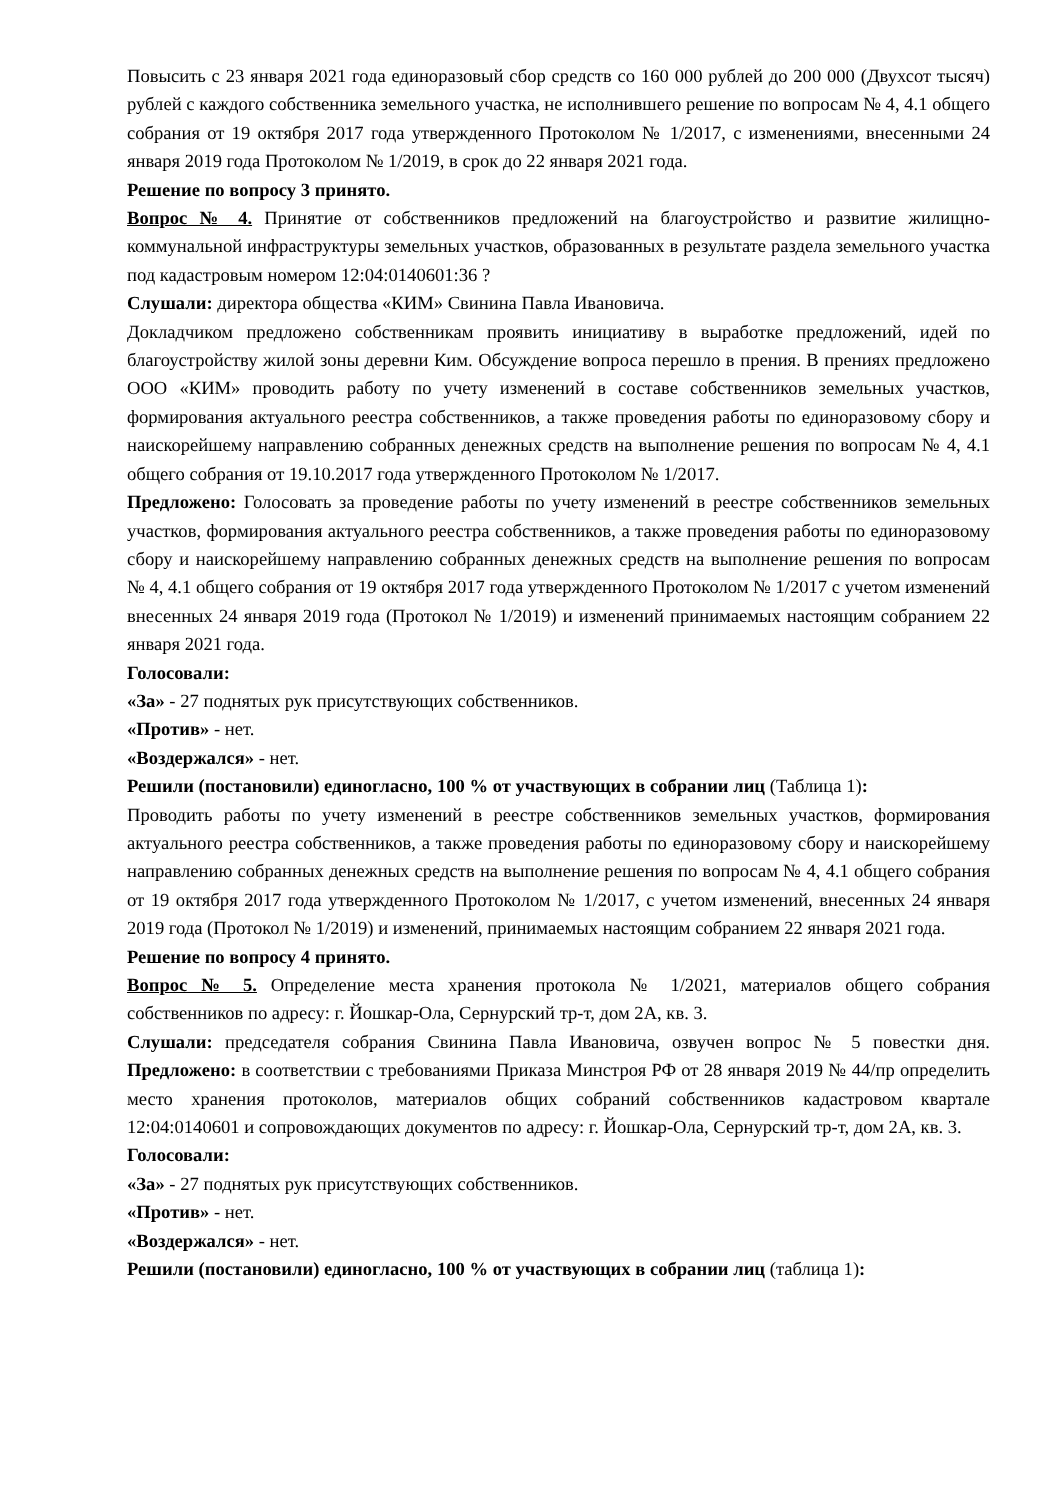Повысить с 23 января 2021 года единоразовый сбор средств со 160 000 рублей до 200 000 (Двухсот тысяч) рублей с каждого собственника земельного участка, не исполнившего решение по вопросам № 4, 4.1 общего собрания от 19 октября 2017 года утвержденного Протоколом № 1/2017, с изменениями, внесенными 24 января 2019 года Протоколом № 1/2019, в срок до 22 января 2021 года.
Решение по вопросу 3 принято.
Вопрос № 4. Принятие от собственников предложений на благоустройство и развитие жилищно-коммунальной инфраструктуры земельных участков, образованных в результате раздела земельного участка под кадастровым номером 12:04:0140601:36 ?
Слушали: директора общества «КИМ» Свинина Павла Ивановича.
Докладчиком предложено собственникам проявить инициативу в выработке предложений, идей по благоустройству жилой зоны деревни Ким. Обсуждение вопроса перешло в прения. В прениях предложено ООО «КИМ» проводить работу по учету изменений в составе собственников земельных участков, формирования актуального реестра собственников, а также проведения работы по единоразовому сбору и наискорейшему направлению собранных денежных средств на выполнение решения по вопросам № 4, 4.1 общего собрания от 19.10.2017 года утвержденного Протоколом № 1/2017.
Предложено: Голосовать за проведение работы по учету изменений в реестре собственников земельных участков, формирования актуального реестра собственников, а также проведения работы по единоразовому сбору и наискорейшему направлению собранных денежных средств на выполнение решения по вопросам № 4, 4.1 общего собрания от 19 октября 2017 года утвержденного Протоколом № 1/2017 с учетом изменений внесенных 24 января 2019 года (Протокол № 1/2019) и изменений принимаемых настоящим собранием 22 января 2021 года.
Голосовали:
«За» - 27 поднятых рук присутствующих собственников.
«Против» - нет.
«Воздержался» - нет.
Решили (постановили) единогласно, 100 % от участвующих в собрании лиц (Таблица 1):
Проводить работы по учету изменений в реестре собственников земельных участков, формирования актуального реестра собственников, а также проведения работы по единоразовому сбору и наискорейшему направлению собранных денежных средств на выполнение решения по вопросам № 4, 4.1 общего собрания от 19 октября 2017 года утвержденного Протоколом № 1/2017, с учетом изменений, внесенных 24 января 2019 года (Протокол № 1/2019) и изменений, принимаемых настоящим собранием 22 января 2021 года.
Решение по вопросу 4 принято.
Вопрос № 5. Определение места хранения протокола № 1/2021, материалов общего собрания собственников по адресу: г. Йошкар-Ола, Сернурский тр-т, дом 2А, кв. 3.
Слушали: председателя собрания Свинина Павла Ивановича, озвучен вопрос № 5 повестки дня. Предложено: в соответствии с требованиями Приказа Минстроя РФ от 28 января 2019 № 44/пр определить место хранения протоколов, материалов общих собраний собственников кадастровом квартале 12:04:0140601 и сопровождающих документов по адресу: г. Йошкар-Ола, Сернурский тр-т, дом 2А, кв. 3.
Голосовали:
«За» - 27 поднятых рук присутствующих собственников.
«Против» - нет.
«Воздержался» - нет.
Решили (постановили) единогласно, 100 % от участвующих в собрании лиц (таблица 1):